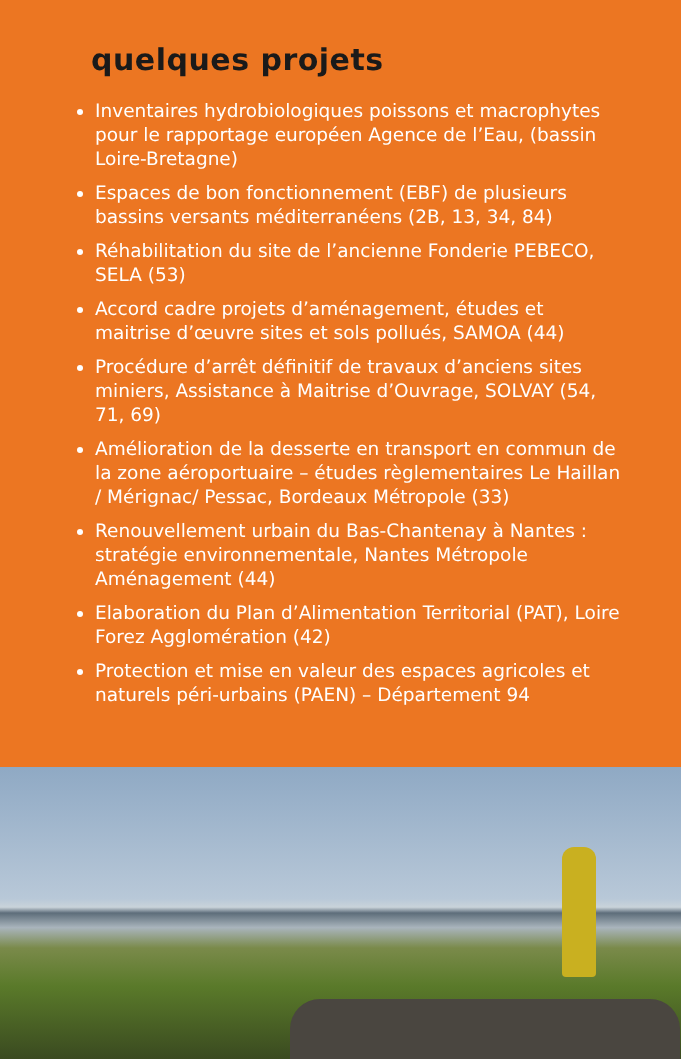quelques projets
Inventaires hydrobiologiques poissons et macrophytes pour le rapportage européen Agence de l’Eau, (bassin Loire-Bretagne)
Espaces de bon fonctionnement (EBF) de plusieurs bassins versants méditerranéens (2B, 13, 34, 84)
Réhabilitation du site de l’ancienne Fonderie PEBECO, SELA (53)
Accord cadre projets d’aménagement, études et maitrise d’œuvre sites et sols pollués, SAMOA (44)
Procédure d’arrêt définitif de travaux d’anciens sites miniers, Assistance à Maitrise d’Ouvrage, SOLVAY (54, 71, 69)
Amélioration de la desserte en transport en commun de la zone aéroportuaire – études règlementaires Le Haillan / Mérignac/ Pessac, Bordeaux Métropole (33)
Renouvellement urbain du Bas-Chantenay à Nantes : stratégie environnementale, Nantes Métropole Aménagement (44)
Elaboration du Plan d’Alimentation Territorial (PAT), Loire Forez Agglomération (42)
Protection et mise en valeur des espaces agricoles et naturels péri-urbains (PAEN) – Département 94